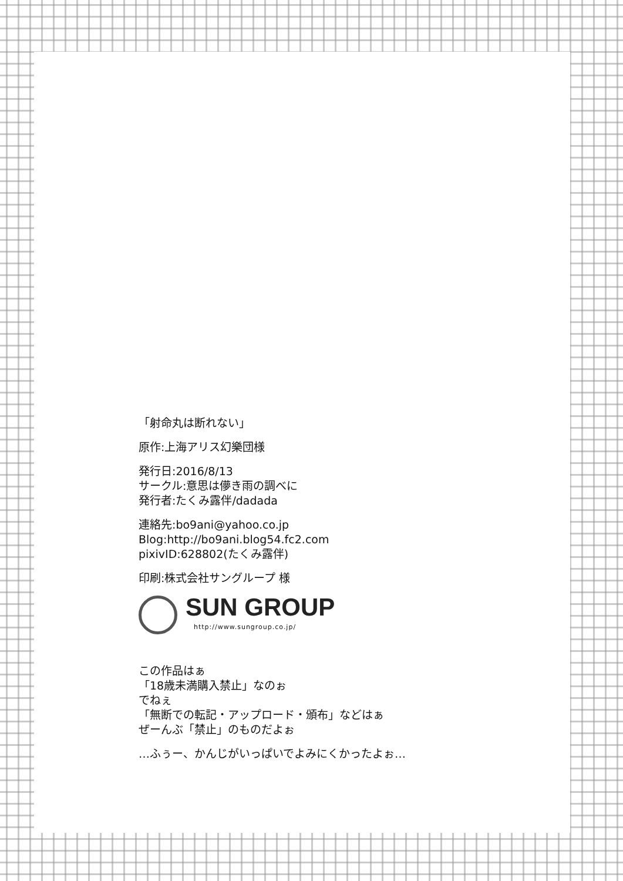「射命丸は断れない」
原作:上海アリス幻樂団様
発行日:2016/8/13
サークル:意思は儚き雨の調べに
発行者:たくみ露伴/dadada
連絡先:bo9ani@yahoo.co.jp
Blog:http://bo9ani.blog54.fc2.com
pixivID:628802(たくみ露伴)
印刷:株式会社サングループ 様
SUN GROUP
http://www.sungroup.co.jp/
この作品はぁ
「18歳未満購入禁止」なのぉ
でねぇ
「無断での転記・アップロード・頒布」などはぁ
ぜーんぶ「禁止」のものだよぉ
…ふぅー、かんじがいっぱいでよみにくかったよぉ…